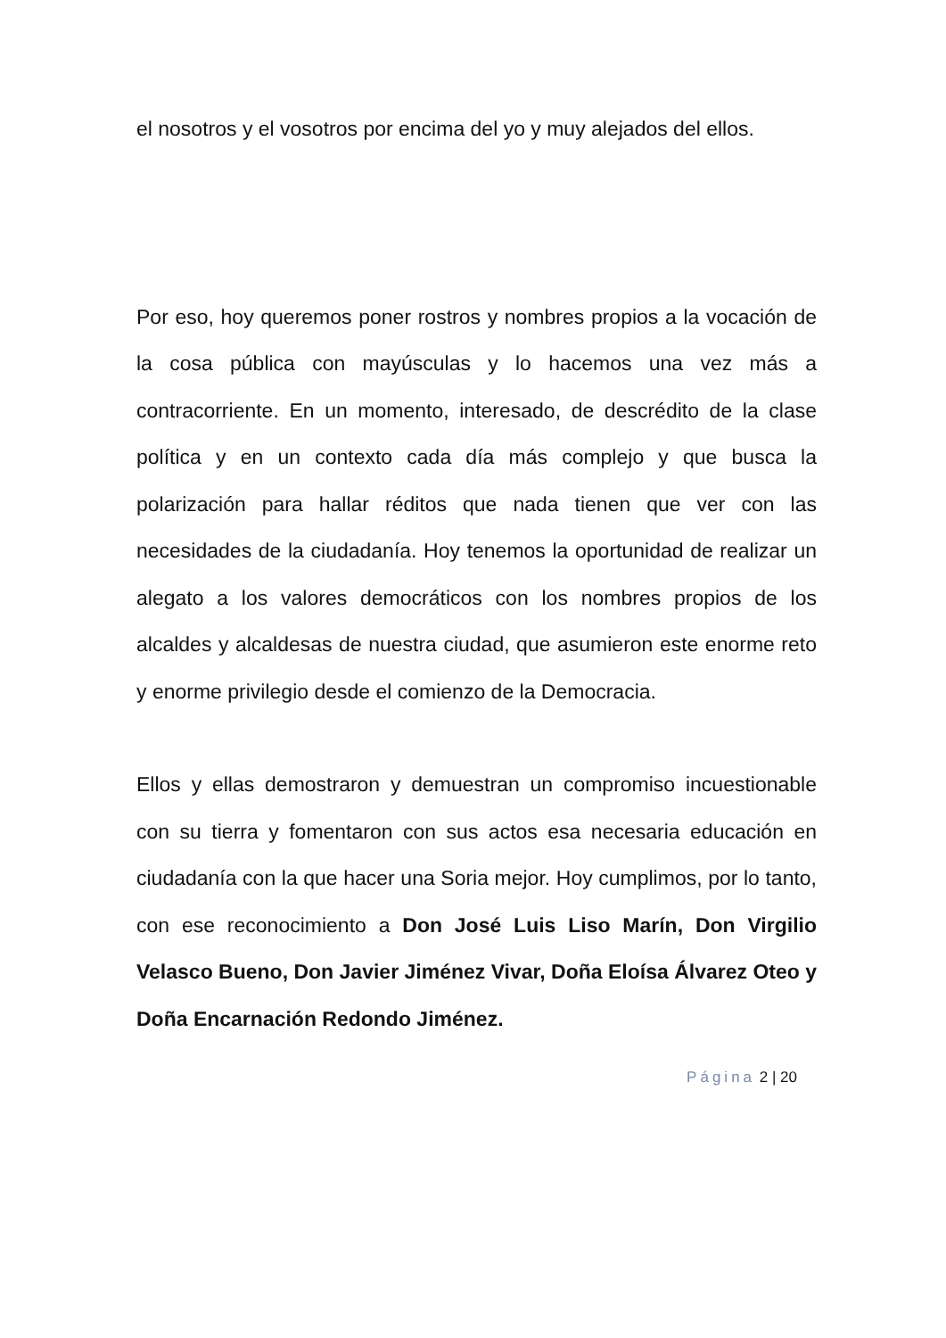el nosotros y el vosotros por encima del yo y muy alejados del ellos.
Por eso, hoy queremos poner rostros y nombres propios a la vocación de la cosa pública con mayúsculas y lo hacemos una vez más a contracorriente. En un momento, interesado, de descrédito de la clase política y en un contexto cada día más complejo y que busca la polarización para hallar réditos que nada tienen que ver con las necesidades de la ciudadanía. Hoy tenemos la oportunidad de realizar un alegato a los valores democráticos con los nombres propios de los alcaldes y alcaldesas de nuestra ciudad, que asumieron este enorme reto y enorme privilegio desde el comienzo de la Democracia.
Ellos y ellas demostraron y demuestran un compromiso incuestionable con su tierra y fomentaron con sus actos esa necesaria educación en ciudadanía con la que hacer una Soria mejor. Hoy cumplimos, por lo tanto, con ese reconocimiento a Don José Luis Liso Marín, Don Virgilio Velasco Bueno, Don Javier Jiménez Vivar, Doña Eloísa Álvarez Oteo y Doña Encarnación Redondo Jiménez.
Página 2 | 20